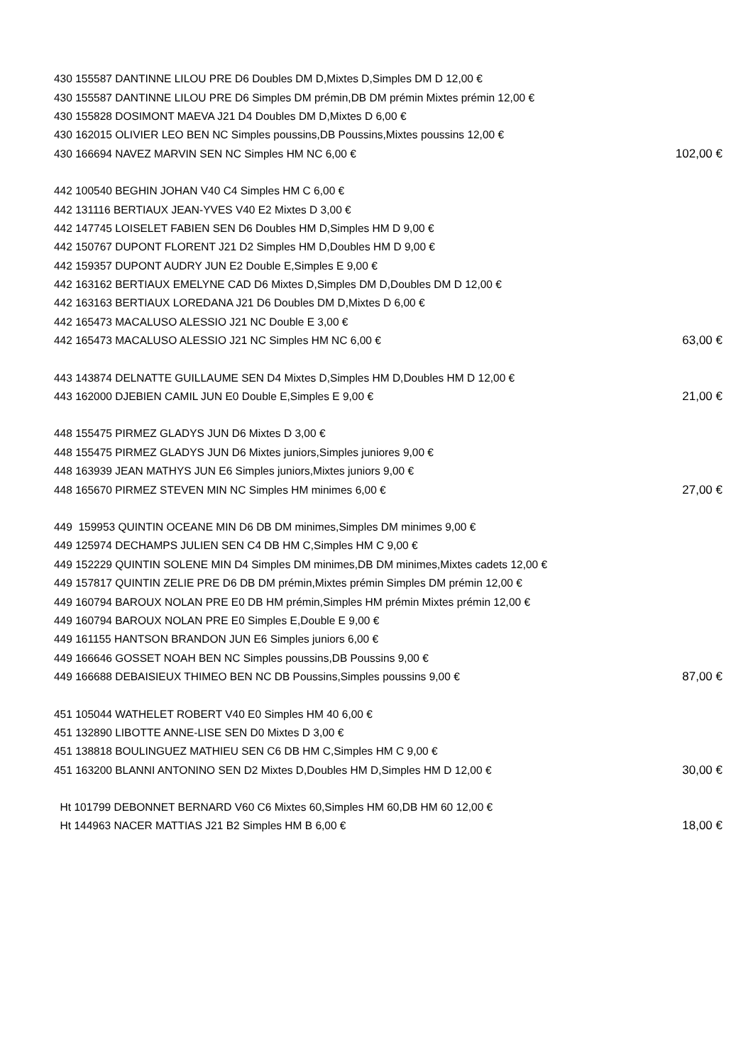| 430 155587 DANTINNE LILOU PRE D6 Doubles DM D,Mixtes D,Simples DM D 12,00 € | |
| 430 155587 DANTINNE LILOU PRE D6 Simples DM prémin,DB DM prémin Mixtes prémin 12,00 € | |
| 430 155828 DOSIMONT MAEVA J21 D4 Doubles DM D,Mixtes D 6,00 € | |
| 430 162015 OLIVIER LEO BEN NC Simples poussins,DB Poussins,Mixtes poussins 12,00 € | |
| 430 166694 NAVEZ MARVIN SEN NC Simples HM NC 6,00 € | 102,00 € |
| 442 100540 BEGHIN JOHAN V40 C4 Simples HM C 6,00 € | |
| 442 131116 BERTIAUX JEAN-YVES V40 E2 Mixtes D 3,00 € | |
| 442 147745 LOISELET FABIEN SEN D6 Doubles HM D,Simples HM D 9,00 € | |
| 442 150767 DUPONT FLORENT J21 D2 Simples HM D,Doubles HM D 9,00 € | |
| 442 159357 DUPONT AUDRY JUN E2 Double E,Simples E 9,00 € | |
| 442 163162 BERTIAUX EMELYNE CAD D6 Mixtes D,Simples DM D,Doubles DM D 12,00 € | |
| 442 163163 BERTIAUX LOREDANA J21 D6 Doubles DM D,Mixtes D 6,00 € | |
| 442 165473 MACALUSO ALESSIO J21 NC Double E 3,00 € | |
| 442 165473 MACALUSO ALESSIO J21 NC Simples HM NC 6,00 € | 63,00 € |
| 443 143874 DELNATTE GUILLAUME SEN D4 Mixtes D,Simples HM D,Doubles HM D 12,00 € | |
| 443 162000 DJEBIEN CAMIL JUN E0 Double E,Simples E 9,00 € | 21,00 € |
| 448 155475 PIRMEZ GLADYS JUN D6 Mixtes D 3,00 € | |
| 448 155475 PIRMEZ GLADYS JUN D6 Mixtes juniors,Simples juniores 9,00 € | |
| 448 163939 JEAN MATHYS JUN E6 Simples juniors,Mixtes juniors 9,00 € | |
| 448 165670 PIRMEZ STEVEN MIN NC Simples HM minimes 6,00 € | 27,00 € |
| 449 159953 QUINTIN OCEANE MIN D6 DB DM minimes,Simples DM minimes 9,00 € | |
| 449 125974 DECHAMPS JULIEN SEN C4 DB HM C,Simples HM C 9,00 € | |
| 449 152229 QUINTIN SOLENE MIN D4 Simples DM minimes,DB DM minimes,Mixtes cadets 12,00 € | |
| 449 157817 QUINTIN ZELIE PRE D6 DB DM prémin,Mixtes prémin Simples DM prémin 12,00 € | |
| 449 160794 BAROUX NOLAN PRE E0 DB HM prémin,Simples HM prémin Mixtes prémin 12,00 € | |
| 449 160794 BAROUX NOLAN PRE E0 Simples E,Double E 9,00 € | |
| 449 161155 HANTSON BRANDON JUN E6 Simples juniors 6,00 € | |
| 449 166646 GOSSET NOAH BEN NC Simples poussins,DB Poussins 9,00 € | |
| 449 166688 DEBAISIEUX THIMEO BEN NC DB Poussins,Simples poussins 9,00 € | 87,00 € |
| 451 105044 WATHELET ROBERT V40 E0 Simples HM 40 6,00 € | |
| 451 132890 LIBOTTE ANNE-LISE SEN D0 Mixtes D 3,00 € | |
| 451 138818 BOULINGUEZ MATHIEU SEN C6 DB HM C,Simples HM C 9,00 € | |
| 451 163200 BLANNI ANTONINO SEN D2 Mixtes D,Doubles HM D,Simples HM D 12,00 € | 30,00 € |
| Ht 101799 DEBONNET BERNARD V60 C6 Mixtes 60,Simples HM 60,DB HM 60 12,00 € | |
| Ht 144963 NACER MATTIAS J21 B2 Simples HM B 6,00 € | 18,00 € |